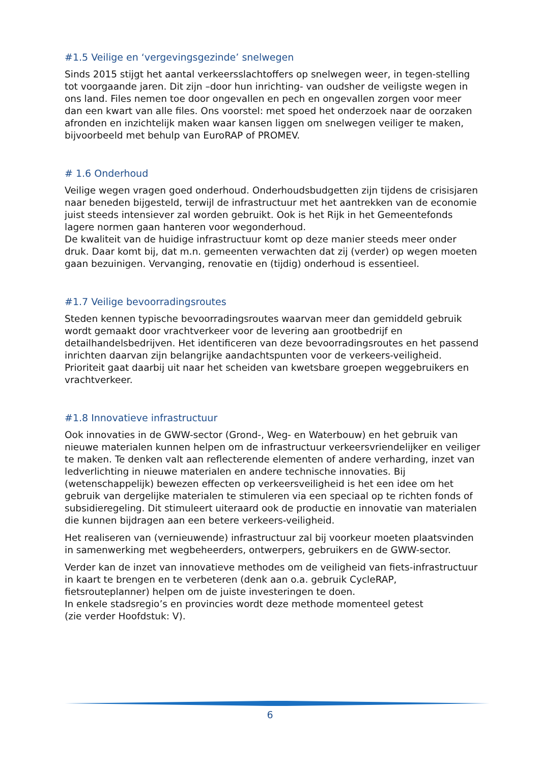#1.5 Veilige en ‘vergevingsgezinde’ snelwegen
Sinds 2015 stijgt het aantal verkeersslachtoffers op snelwegen weer, in tegen-stelling tot voorgaande jaren. Dit zijn –door hun inrichting- van oudsher de veiligste wegen in ons land. Files nemen toe door ongevallen en pech en ongevallen zorgen voor meer dan een kwart van alle files. Ons voorstel: met spoed het onderzoek naar de oorzaken afronden en inzichtelijk maken waar kansen liggen om snelwegen veiliger te maken, bijvoorbeeld met behulp van EuroRAP of PROMEV.
# 1.6 Onderhoud
Veilige wegen vragen goed onderhoud. Onderhoudsbudgetten zijn tijdens de crisisjaren naar beneden bijgesteld, terwijl de infrastructuur met het aantrekken van de economie juist steeds intensiever zal worden gebruikt. Ook is het Rijk in het Gemeentefonds lagere normen gaan hanteren voor wegonderhoud.
De kwaliteit van de huidige infrastructuur komt op deze manier steeds meer onder druk. Daar komt bij, dat m.n. gemeenten verwachten dat zij (verder) op wegen moeten gaan bezuinigen. Vervanging, renovatie en (tijdig) onderhoud is essentieel.
#1.7 Veilige bevoorradingsroutes
Steden kennen typische bevoorradingsroutes waarvan meer dan gemiddeld gebruik wordt gemaakt door vrachtverkeer voor de levering aan grootbedrijf en detailhandelsbedrijven. Het identificeren van deze bevoorradingsroutes en het passend inrichten daarvan zijn belangrijke aandachtspunten voor de verkeers-veiligheid. Prioriteit gaat daarbij uit naar het scheiden van kwetsbare groepen weggebruikers en vrachtverkeer.
#1.8 Innovatieve infrastructuur
Ook innovaties in de GWW-sector (Grond-, Weg- en Waterbouw) en het gebruik van nieuwe materialen kunnen helpen om de infrastructuur verkeersvriendelijker en veiliger te maken. Te denken valt aan reflecterende elementen of andere verharding, inzet van ledverlichting in nieuwe materialen en andere technische innovaties. Bij (wetenschappelijk) bewezen effecten op verkeersveiligheid is het een idee om het gebruik van dergelijke materialen te stimuleren via een speciaal op te richten fonds of subsidieregeling. Dit stimuleert uiteraard ook de productie en innovatie van materialen die kunnen bijdragen aan een betere verkeers-veiligheid.
Het realiseren van (vernieuwende) infrastructuur zal bij voorkeur moeten plaatsvinden in samenwerking met wegbeheerders, ontwerpers, gebruikers en de GWW-sector.
Verder kan de inzet van innovatieve methodes om de veiligheid van fiets-infrastructuur in kaart te brengen en te verbeteren (denk aan o.a. gebruik CycleRAP, fietsrouteplanner) helpen om de juiste investeringen te doen.
In enkele stadsregio’s en provincies wordt deze methode momenteel getest
(zie verder Hoofdstuk: V).
6